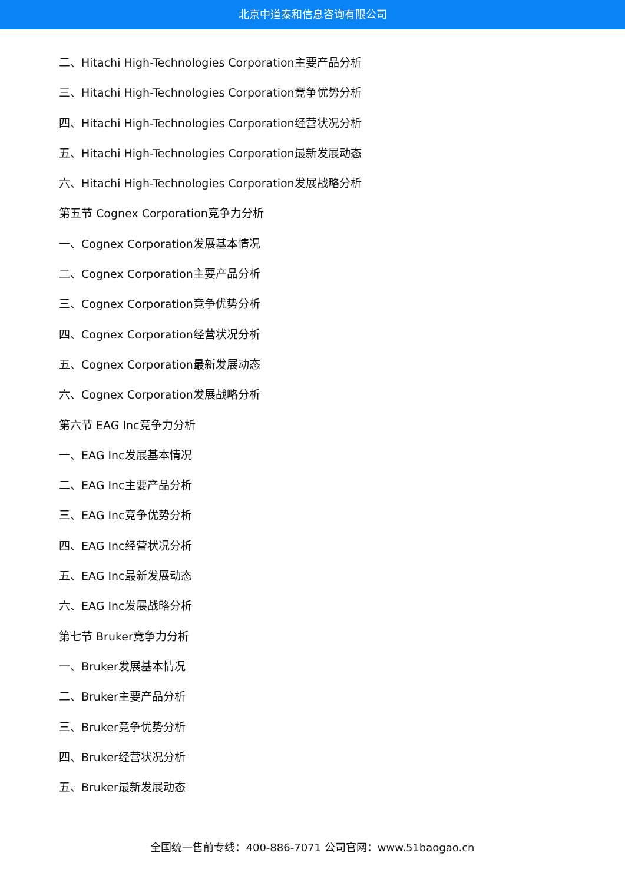北京中道泰和信息咨询有限公司
二、Hitachi High-Technologies Corporation主要产品分析
三、Hitachi High-Technologies Corporation竞争优势分析
四、Hitachi High-Technologies Corporation经营状况分析
五、Hitachi High-Technologies Corporation最新发展动态
六、Hitachi High-Technologies Corporation发展战略分析
第五节 Cognex Corporation竞争力分析
一、Cognex Corporation发展基本情况
二、Cognex Corporation主要产品分析
三、Cognex Corporation竞争优势分析
四、Cognex Corporation经营状况分析
五、Cognex Corporation最新发展动态
六、Cognex Corporation发展战略分析
第六节 EAG Inc竞争力分析
一、EAG Inc发展基本情况
二、EAG Inc主要产品分析
三、EAG Inc竞争优势分析
四、EAG Inc经营状况分析
五、EAG Inc最新发展动态
六、EAG Inc发展战略分析
第七节 Bruker竞争力分析
一、Bruker发展基本情况
二、Bruker主要产品分析
三、Bruker竞争优势分析
四、Bruker经营状况分析
五、Bruker最新发展动态
全国统一售前专线：400-886-7071 公司官网：www.51baogao.cn